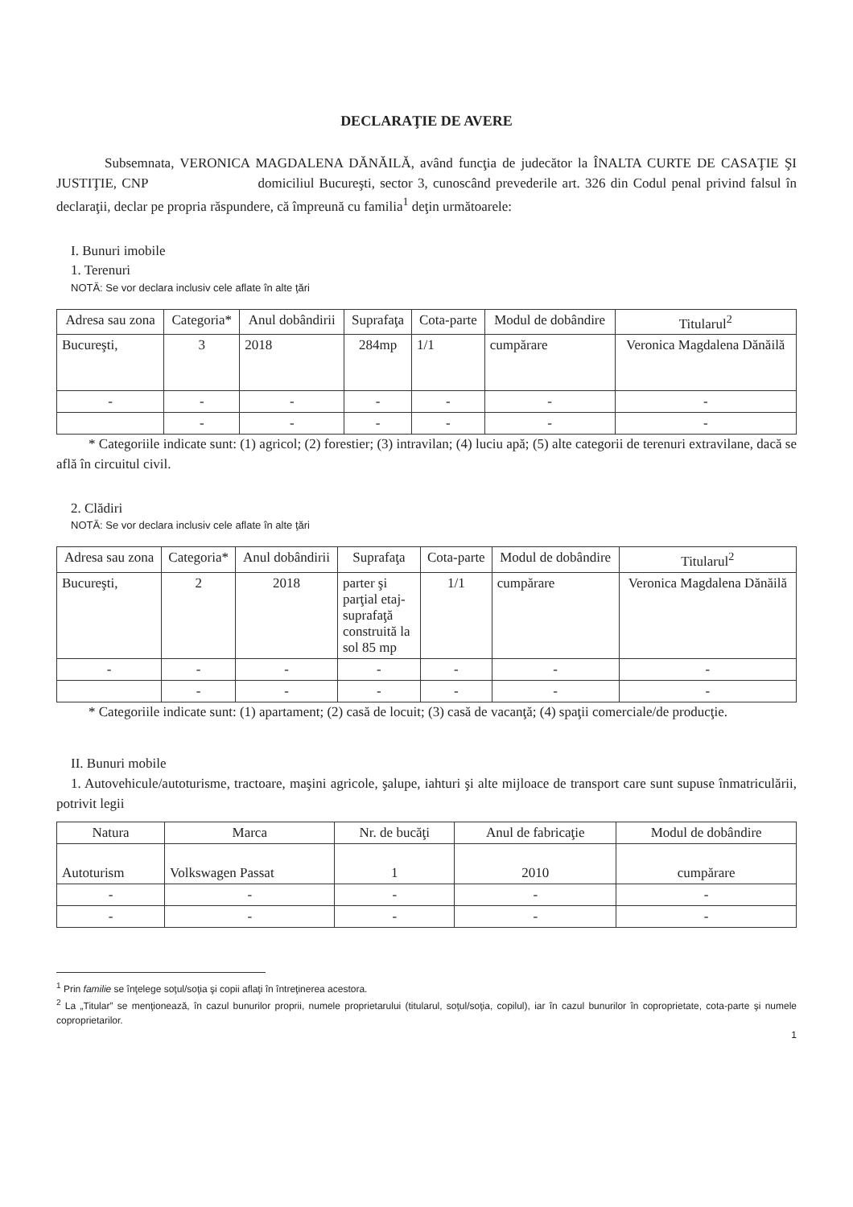DECLARAŢIE DE AVERE
Subsemnata, VERONICA MAGDALENA DĂNĂILĂ, având funcţia de judecător la ÎNALTA CURTE DE CASAŢIE ŞI JUSTIŢIE, CNP domiciliul Bucureşti, sector 3, cunoscând prevederile art. 326 din Codul penal privind falsul în declaraţii, declar pe propria răspundere, că împreună cu familia<sup>1</sup> deţin următoarele:
I. Bunuri imobile
1. Terenuri
NOTĂ: Se vor declara inclusiv cele aflate în alte ţări
| Adresa sau zona | Categoria* | Anul dobândirii | Suprafaţa | Cota-parte | Modul de dobândire | Titularul<sup>2</sup> |
| --- | --- | --- | --- | --- | --- | --- |
| Bucureşti, | 3 | 2018 | 284mp | 1/1 | cumpărare | Veronica Magdalena Dănăilă |
| - | - | - | - | - | - | - |
| | - | - | - | - | - | - |
* Categoriile indicate sunt: (1) agricol; (2) forestier; (3) intravilan; (4) luciu apă; (5) alte categorii de terenuri extravilane, dacă se află în circuitul civil.
2. Clădiri
NOTĂ: Se vor declara inclusiv cele aflate în alte ţări
| Adresa sau zona | Categoria* | Anul dobândirii | Suprafaţa | Cota-parte | Modul de dobândire | Titularul<sup>2</sup> |
| --- | --- | --- | --- | --- | --- | --- |
| Bucureşti, | 2 | 2018 | parter şi parţial etaj- suprafaţă construită la sol 85 mp | 1/1 | cumpărare | Veronica Magdalena Dănăilă |
| - | - | - | - | - | - | - |
| | - | - | - | - | - | - |
* Categoriile indicate sunt: (1) apartament; (2) casă de locuit; (3) casă de vacanţă; (4) spaţii comerciale/de producţie.
II. Bunuri mobile
1. Autovehicule/autoturisme, tractoare, maşini agricole, şalupe, iahturi şi alte mijloace de transport care sunt supuse înmatriculării, potrivit legii
| Natura | Marca | Nr. de bucăţi | Anul de fabricaţie | Modul de dobândire |
| --- | --- | --- | --- | --- |
| Autoturism | Volkswagen Passat | 1 | 2010 | cumpărare |
| - | - | - | - | - |
| - | - | - | - | - |
<sup>1</sup> Prin familie se înţelege soţul/soţia şi copii aflaţi în întreţinerea acestora.
<sup>2</sup> La „Titular” se menţionează, în cazul bunurilor proprii, numele proprietarului (titularul, soţul/soţia, copilul), iar în cazul bunurilor în coproprietate, cota-parte şi numele coproprietarilor.
1